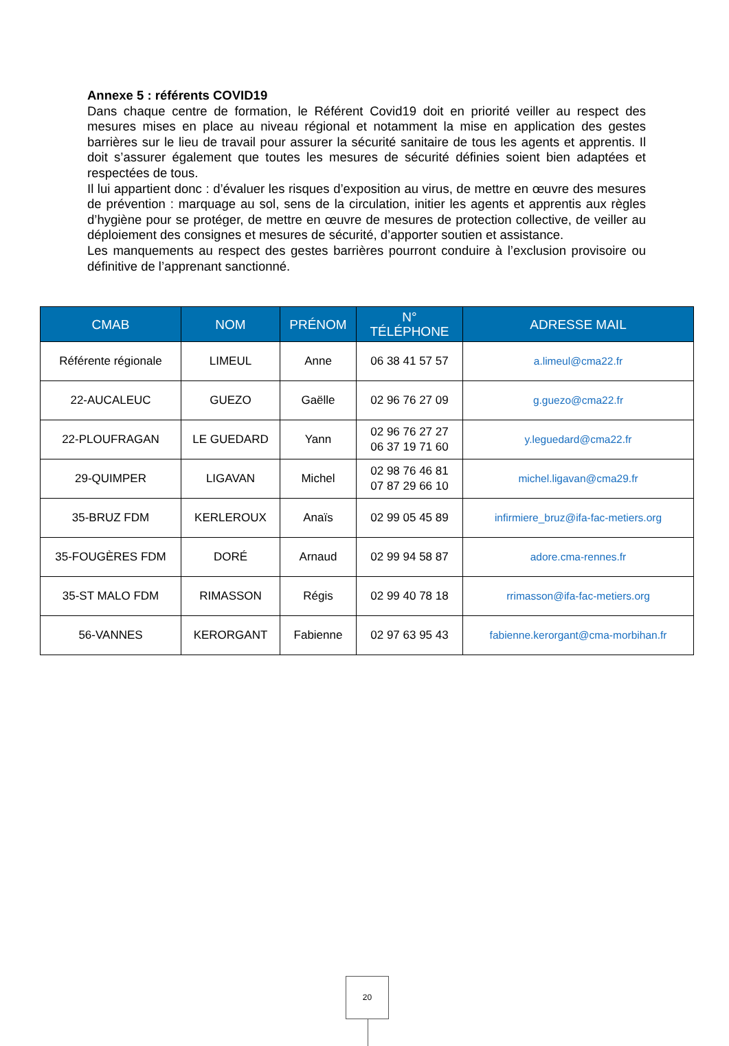Annexe 5 : référents COVID19
Dans chaque centre de formation, le Référent Covid19 doit en priorité veiller au respect des mesures mises en place au niveau régional et notamment la mise en application des gestes barrières sur le lieu de travail pour assurer la sécurité sanitaire de tous les agents et apprentis. Il doit s’assurer également que toutes les mesures de sécurité définies soient bien adaptées et respectées de tous.
Il lui appartient donc : d’évaluer les risques d’exposition au virus, de mettre en œuvre des mesures de prévention : marquage au sol, sens de la circulation, initier les agents et apprentis aux règles d’hygiène pour se protéger, de mettre en œuvre de mesures de protection collective, de veiller au déploiement des consignes et mesures de sécurité, d’apporter soutien et assistance.
Les manquements au respect des gestes barrières pourront conduire à l’exclusion provisoire ou définitive de l’apprenant sanctionné.
| CMAB | NOM | PRÉNOM | N° TÉLÉPHONE | ADRESSE MAIL |
| --- | --- | --- | --- | --- |
| Référente régionale | LIMEUL | Anne | 06 38 41 57 57 | a.limeul@cma22.fr |
| 22-AUCALEUC | GUEZO | Gaëlle | 02 96 76 27 09 | g.guezo@cma22.fr |
| 22-PLOUFRAGAN | LE GUEDARD | Yann | 02 96 76 27 27 06 37 19 71 60 | y.leguedard@cma22.fr |
| 29-QUIMPER | LIGAVAN | Michel | 02 98 76 46 81 07 87 29 66 10 | michel.ligavan@cma29.fr |
| 35-BRUZ FDM | KERLEROUX | Anaïs | 02 99 05 45 89 | infirmiere_bruz@ifa-fac-metiers.org |
| 35-FOUGÈRES FDM | DORÉ | Arnaud | 02 99 94 58 87 | adore.cma-rennes.fr |
| 35-ST MALO FDM | RIMASSON | Régis | 02 99 40 78 18 | rrimasson@ifa-fac-metiers.org |
| 56-VANNES | KERORGANT | Fabienne | 02 97 63 95 43 | fabienne.kerorgant@cma-morbihan.fr |
20